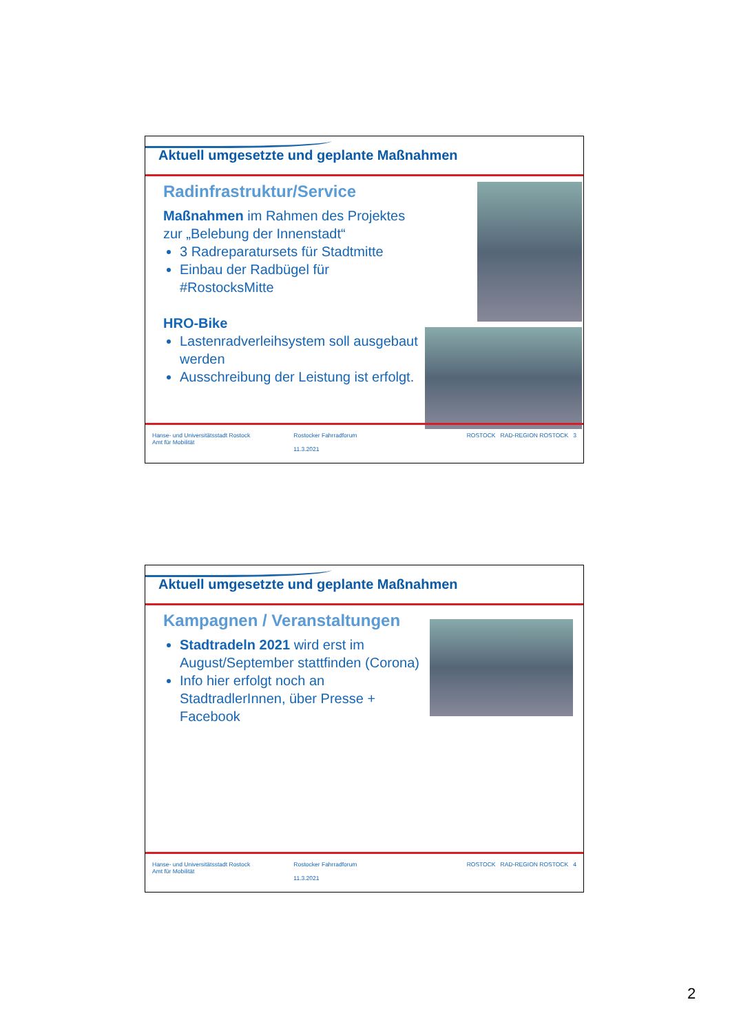Aktuell umgesetzte und geplante Maßnahmen
Radinfrastruktur/Service
Maßnahmen im Rahmen des Projektes zur „Belebung der Innenstadt“
3 Radreparatursets für Stadtmitte
Einbau der Radbügel für #RostocksMitte
HRO-Bike
Lastenradverleihsystem soll ausgebaut werden
Ausschreibung der Leistung ist erfolgt.
Hanse- und Universitätsstadt Rostock
Amt für Mobilität
Rostocker Fahrradforum
11.3.2021
ROSTOCK RAD-REGION ROSTOCK 3
Aktuell umgesetzte und geplante Maßnahmen
Kampagnen / Veranstaltungen
Stadtradeln 2021 wird erst im August/September stattfinden (Corona)
Info hier erfolgt noch an StadtradlerInnen, über Presse + Facebook
Hanse- und Universitätsstadt Rostock
Amt für Mobilität
Rostocker Fahrradforum
11.3.2021
ROSTOCK RAD-REGION ROSTOCK 4
2